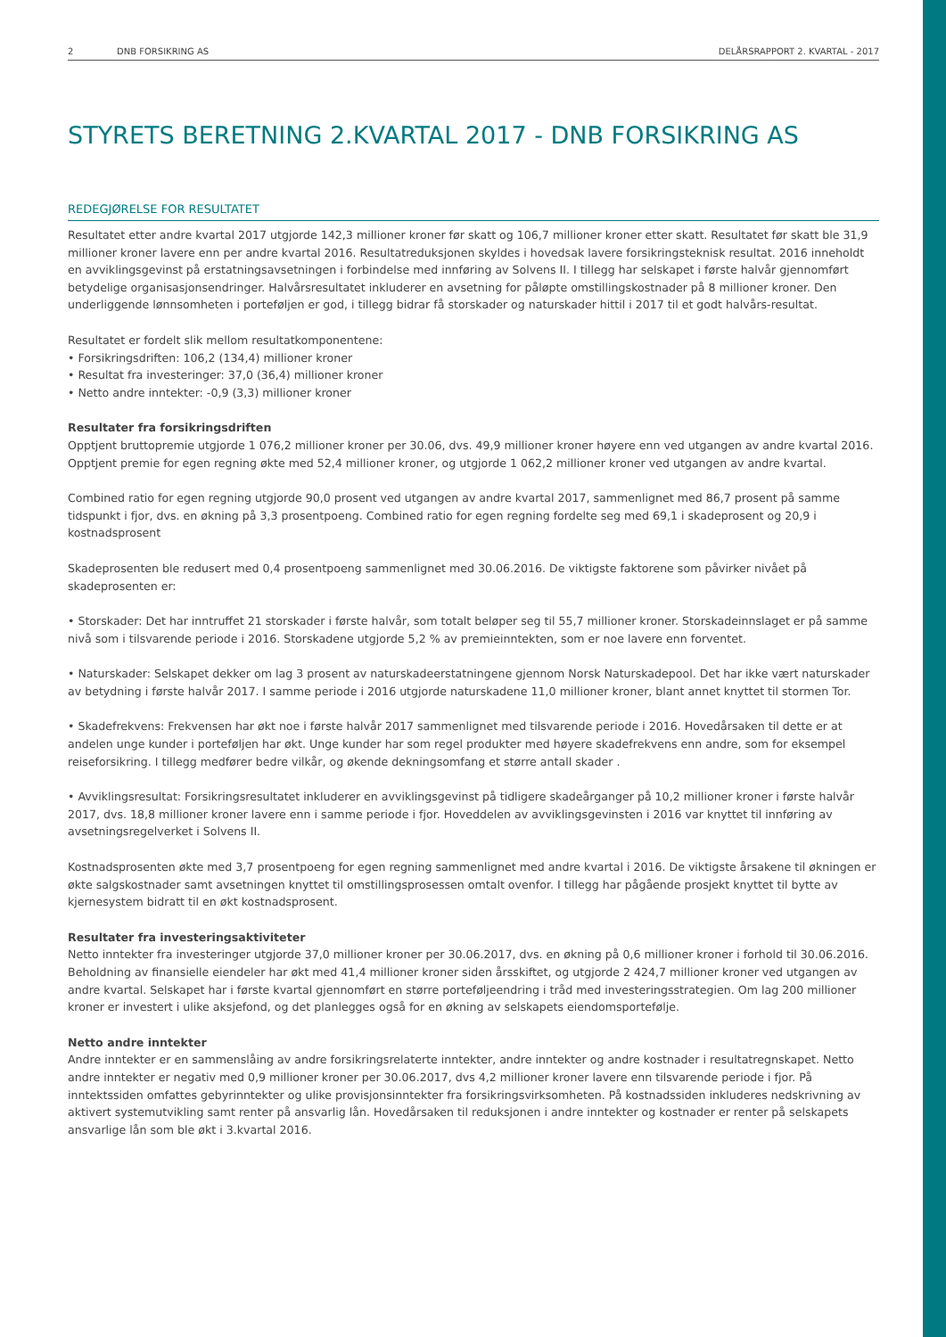2 DNB FORSIKRING AS DELÅRSRAPPORT 2. KVARTAL - 2017
STYRETS BERETNING 2.KVARTAL 2017 - DNB FORSIKRING AS
REDEGJØRELSE FOR RESULTATET
Resultatet etter andre kvartal 2017 utgjorde 142,3 millioner kroner før skatt og 106,7 millioner kroner etter skatt. Resultatet før skatt ble 31,9 millioner kroner lavere enn per andre kvartal 2016. Resultatreduksjonen skyldes i hovedsak lavere forsikringsteknisk resultat. 2016 inneholdt en avviklingsgevinst på erstatningsavsetningen i forbindelse med innføring av Solvens II. I tillegg har selskapet i første halvår gjennomført betydelige organisasjonsendringer. Halvårsresultatet inkluderer en avsetning for påløpte omstillingskostnader på 8 millioner kroner. Den underliggende lønnsomheten i porteføljen er god, i tillegg bidrar få storskader og naturskader hittil i 2017 til et godt halvårs-resultat.
Resultatet er fordelt slik mellom resultatkomponentene:
• Forsikringsdriften: 106,2 (134,4) millioner kroner
• Resultat fra investeringer: 37,0 (36,4) millioner kroner
• Netto andre inntekter: -0,9 (3,3) millioner kroner
Resultater fra forsikringsdriften
Opptjent bruttopremie utgjorde 1 076,2 millioner kroner per 30.06, dvs. 49,9 millioner kroner høyere enn ved utgangen av andre kvartal 2016. Opptjent premie for egen regning økte med 52,4 millioner kroner, og utgjorde 1 062,2 millioner kroner ved utgangen av andre kvartal.
Combined ratio for egen regning utgjorde 90,0 prosent ved utgangen av andre kvartal 2017, sammenlignet med 86,7 prosent på samme tidspunkt i fjor, dvs. en økning på 3,3 prosentpoeng. Combined ratio for egen regning fordelte seg med 69,1 i skadeprosent og 20,9 i kostnadsprosent
Skadeprosenten ble redusert med 0,4 prosentpoeng sammenlignet med 30.06.2016. De viktigste faktorene som påvirker nivået på skadeprosenten er:
• Storskader: Det har inntruffet 21 storskader i første halvår, som totalt beløper seg til 55,7 millioner kroner. Storskadeinnslaget er på samme nivå som i tilsvarende periode i 2016. Storskadene utgjorde 5,2 % av premieinntekten, som er noe lavere enn forventet.
• Naturskader: Selskapet dekker om lag 3 prosent av naturskadeerstatningene gjennom Norsk Naturskadepool. Det har ikke vært naturskader av betydning i første halvår 2017. I samme periode i 2016 utgjorde naturskadene 11,0 millioner kroner, blant annet knyttet til stormen Tor.
• Skadefrekvens: Frekvensen har økt noe i første halvår 2017 sammenlignet med tilsvarende periode i 2016. Hovedårsaken til dette er at andelen unge kunder i porteføljen har økt. Unge kunder har som regel produkter med høyere skadefrekvens enn andre, som for eksempel reiseforsikring. I tillegg medfører bedre vilkår, og økende dekningsomfang et større antall skader .
• Avviklingsresultat: Forsikringsresultatet inkluderer en avviklingsgevinst på tidligere skadeårganger på 10,2 millioner kroner i første halvår 2017, dvs. 18,8 millioner kroner lavere enn i samme periode i fjor. Hoveddelen av avviklingsgevinsten i 2016 var knyttet til innføring av avsetningsregelverket i Solvens II.
Kostnadsprosenten økte med 3,7 prosentpoeng for egen regning sammenlignet med andre kvartal i 2016. De viktigste årsakene til økningen er økte salgskostnader samt avsetningen knyttet til omstillingsprosessen omtalt ovenfor. I tillegg har pågående prosjekt knyttet til bytte av kjernesystem bidratt til en økt kostnadsprosent.
Resultater fra investeringsaktiviteter
Netto inntekter fra investeringer utgjorde 37,0 millioner kroner per 30.06.2017, dvs. en økning på 0,6 millioner kroner i forhold til 30.06.2016. Beholdning av finansielle eiendeler har økt med 41,4 millioner kroner siden årsskiftet, og utgjorde 2 424,7 millioner kroner ved utgangen av andre kvartal. Selskapet har i første kvartal gjennomført en større porteføljeendring i tråd med investeringsstrategien. Om lag 200 millioner kroner er investert i ulike aksjefond, og det planlegges også for en økning av selskapets eiendomsportefølje.
Netto andre inntekter
Andre inntekter er en sammenslåing av andre forsikringsrelaterte inntekter, andre inntekter og andre kostnader i resultatregnskapet. Netto andre inntekter er negativ med 0,9 millioner kroner per 30.06.2017, dvs 4,2 millioner kroner lavere enn tilsvarende periode i fjor. På inntektssiden omfattes gebyrinntekter og ulike provisjonsinntekter fra forsikringsvirksomheten. På kostnadssiden inkluderes nedskrivning av aktivert systemutvikling samt renter på ansvarlig lån. Hovedårsaken til reduksjonen i andre inntekter og kostnader er renter på selskapets ansvarlige lån som ble økt i 3.kvartal 2016.